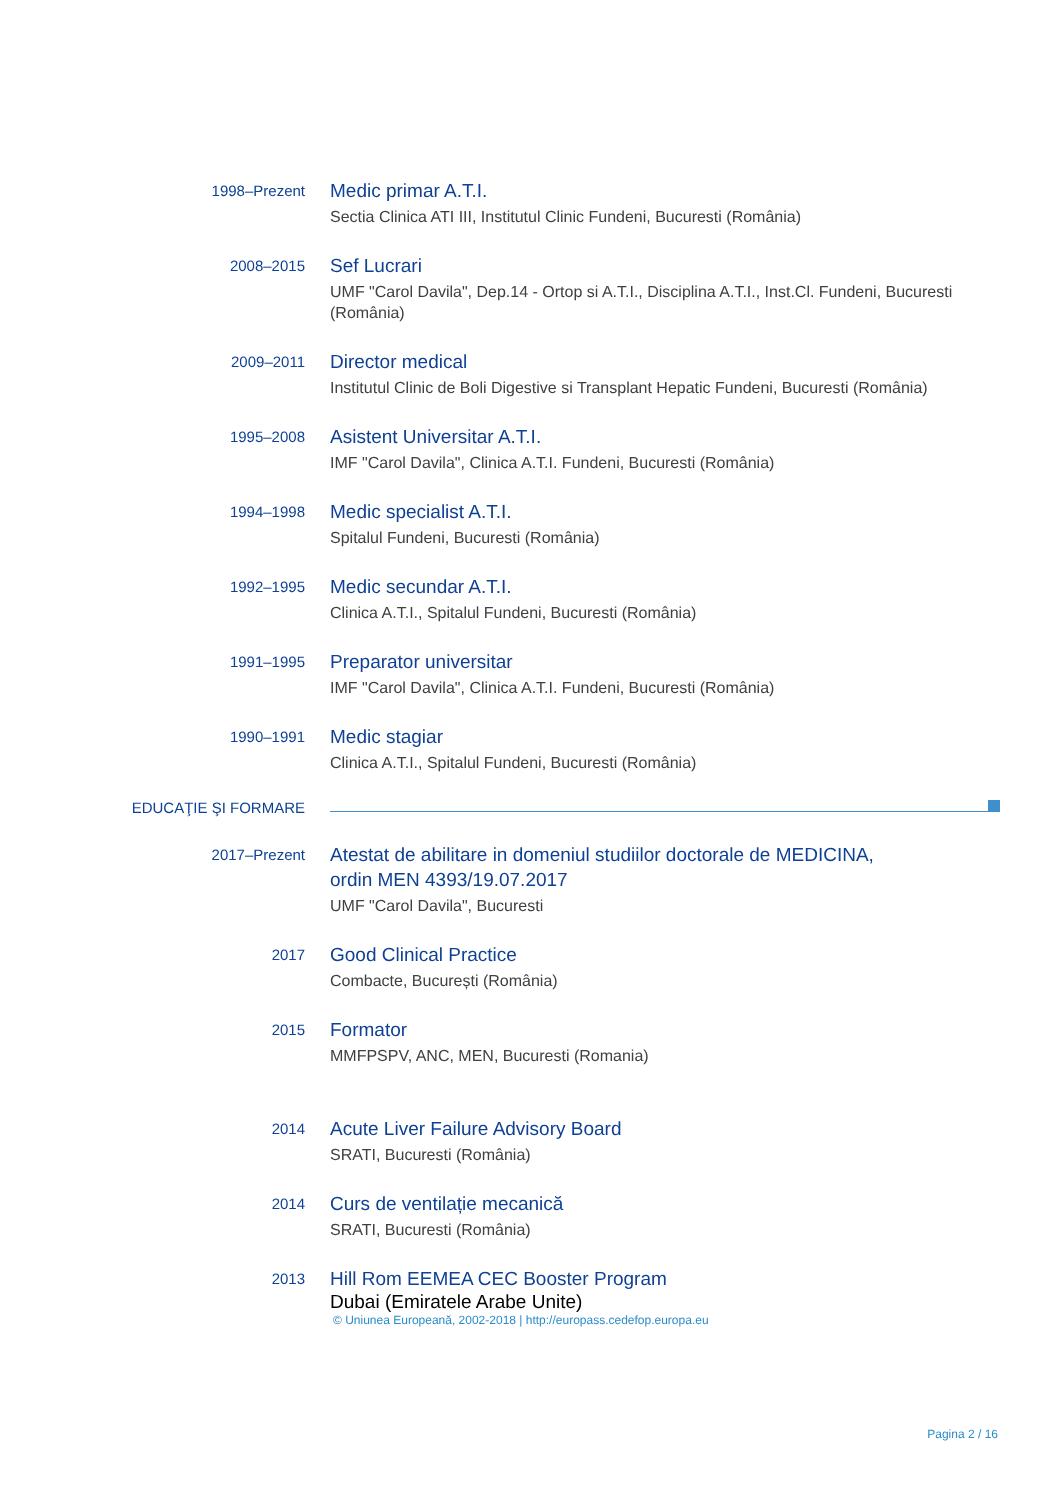1998–Prezent
Medic primar A.T.I.
Sectia Clinica ATI III, Institutul Clinic Fundeni, Bucuresti (România)
2008–2015
Sef Lucrari
UMF "Carol Davila", Dep.14 - Ortop si A.T.I., Disciplina A.T.I., Inst.Cl. Fundeni, Bucuresti (România)
2009–2011
Director medical
Institutul Clinic de Boli Digestive si Transplant Hepatic Fundeni, Bucuresti (România)
1995–2008
Asistent Universitar A.T.I.
IMF "Carol Davila", Clinica A.T.I. Fundeni, Bucuresti (România)
1994–1998
Medic specialist A.T.I.
Spitalul Fundeni, Bucuresti (România)
1992–1995
Medic secundar A.T.I.
Clinica A.T.I., Spitalul Fundeni, Bucuresti (România)
1991–1995
Preparator universitar
IMF "Carol Davila", Clinica A.T.I. Fundeni, Bucuresti (România)
1990–1991
Medic stagiar
Clinica A.T.I., Spitalul Fundeni, Bucuresti (România)
EDUCAŢIE ŞI FORMARE
2017–Prezent
Atestat de abilitare in domeniul studiilor doctorale de MEDICINA,
ordin MEN 4393/19.07.2017
UMF "Carol Davila", Bucuresti
2017
Good Clinical Practice
Combacte, București (România)
2015
Formator
MMFPSPV, ANC, MEN, Bucuresti (Romania)
2014
Acute Liver Failure Advisory Board
SRATI, Bucuresti (România)
2014
Curs de ventilație mecanică
SRATI, Bucuresti (România)
2013
Hill Rom EEMEA CEC Booster Program
Dubai (Emiratele Arabe Unite)
© Uniunea Europeană, 2002-2018 | http://europass.cedefop.europa.eu
Pagina 2 / 16